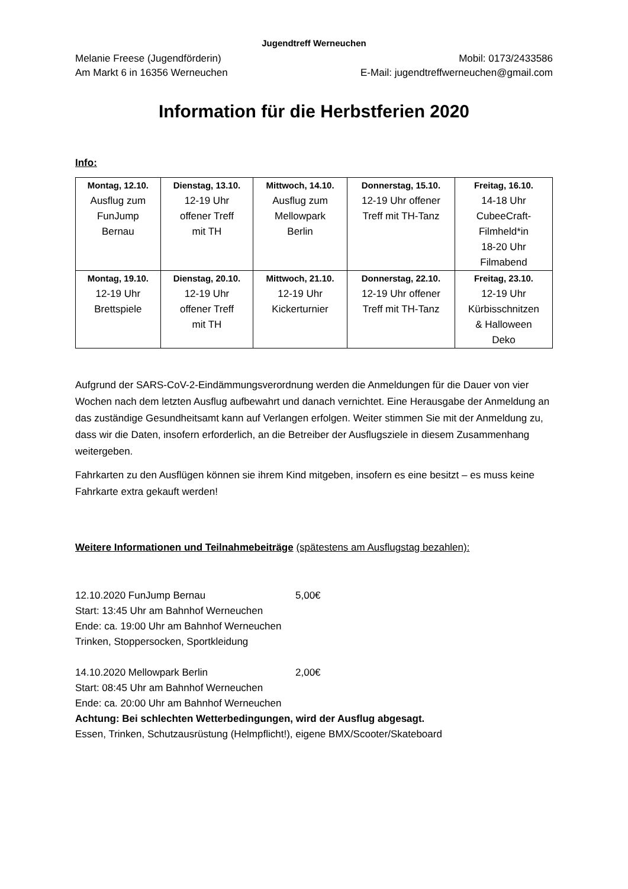Jugendtreff Werneuchen
Melanie Freese (Jugendförderin) Mobil: 0173/2433586
Am Markt 6 in 16356 Werneuchen E-Mail: jugendtreffwerneuchen@gmail.com
Information für die Herbstferien 2020
Info:
| Montag, 12.10. Ausflug zum FunJump Bernau | Dienstag, 13.10. 12-19 Uhr offener Treff mit TH | Mittwoch, 14.10. Ausflug zum Mellowpark Berlin | Donnerstag, 15.10. 12-19 Uhr offener Treff mit TH-Tanz | Freitag, 16.10. 14-18 Uhr CubeeCraft- Filmheld*in 18-20 Uhr Filmabend |
| Montag, 19.10. 12-19 Uhr Brettspiele | Dienstag, 20.10. 12-19 Uhr offener Treff mit TH | Mittwoch, 21.10. 12-19 Uhr Kickerturnier | Donnerstag, 22.10. 12-19 Uhr offener Treff mit TH-Tanz | Freitag, 23.10. 12-19 Uhr Kürbisschnitzen & Halloween Deko |
Aufgrund der SARS-CoV-2-Eindämmungsverordnung werden die Anmeldungen für die Dauer von vier Wochen nach dem letzten Ausflug aufbewahrt und danach vernichtet. Eine Herausgabe der Anmeldung an das zuständige Gesundheitsamt kann auf Verlangen erfolgen. Weiter stimmen Sie mit der Anmeldung zu, dass wir die Daten, insofern erforderlich, an die Betreiber der Ausflugsziele in diesem Zusammenhang weitergeben.
Fahrkarten zu den Ausflügen können sie ihrem Kind mitgeben, insofern es eine besitzt – es muss keine Fahrkarte extra gekauft werden!
Weitere Informationen und Teilnahmebeiträge (spätestens am Ausflugstag bezahlen):
12.10.2020 FunJump Bernau 5,00€
Start: 13:45 Uhr am Bahnhof Werneuchen
Ende: ca. 19:00 Uhr am Bahnhof Werneuchen
Trinken, Stoppersocken, Sportkleidung
14.10.2020 Mellowpark Berlin 2,00€
Start: 08:45 Uhr am Bahnhof Werneuchen
Ende: ca. 20:00 Uhr am Bahnhof Werneuchen
Achtung: Bei schlechten Wetterbedingungen, wird der Ausflug abgesagt.
Essen, Trinken, Schutzausrüstung (Helmpflicht!), eigene BMX/Scooter/Skateboard